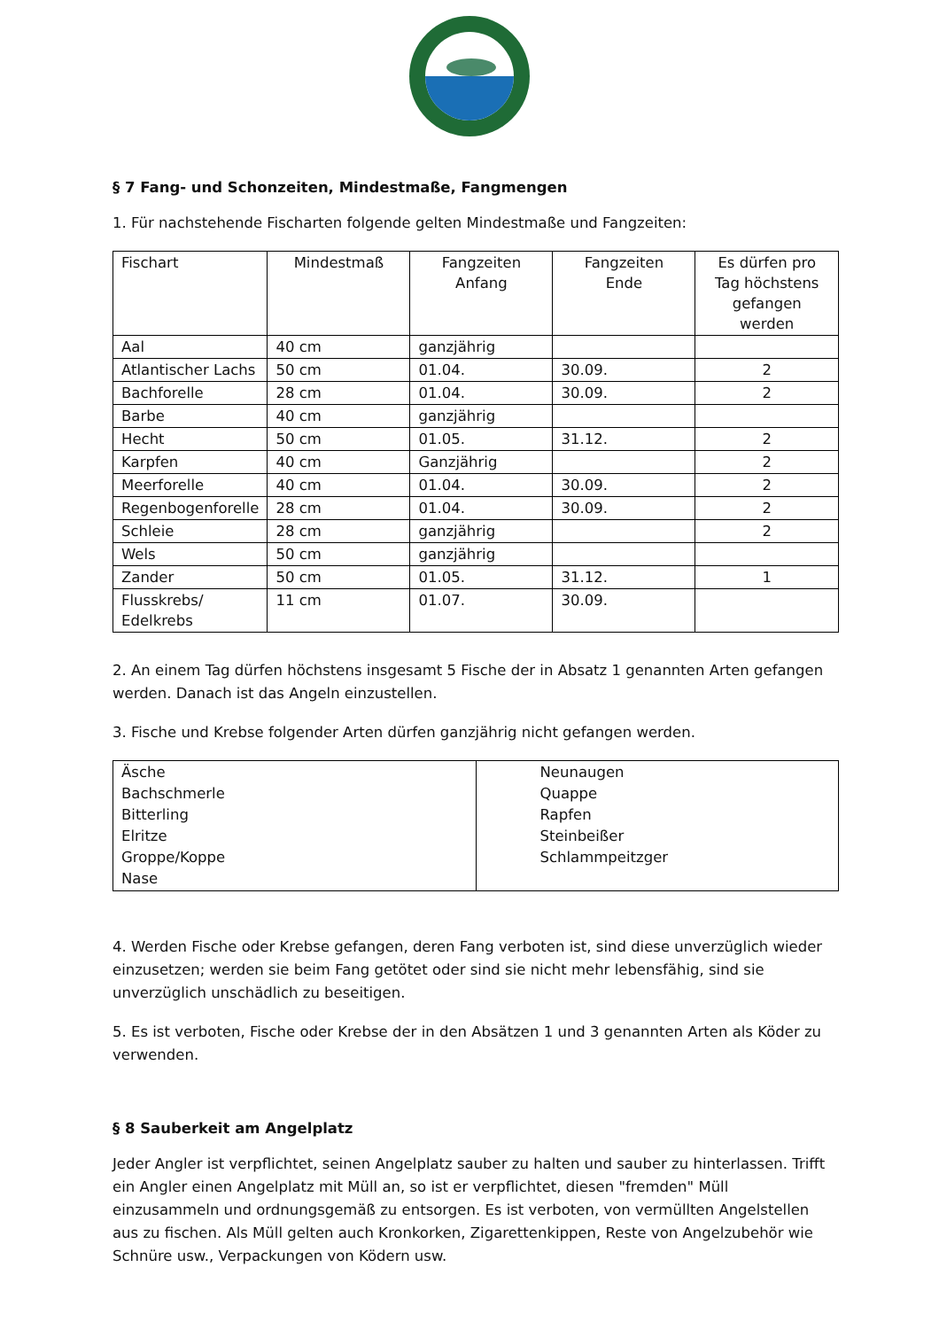§ 7 Fang- und Schonzeiten, Mindestmaße, Fangmengen
1. Für nachstehende Fischarten folgende gelten Mindestmaße und Fangzeiten:
| Fischart | Mindestmaß | Fangzeiten Anfang | Fangzeiten Ende | Es dürfen pro Tag höchstens gefangen werden |
| Aal | 40 cm | ganzjährig | | |
| Atlantischer Lachs | 50 cm | 01.04. | 30.09. | 2 |
| Bachforelle | 28 cm | 01.04. | 30.09. | 2 |
| Barbe | 40 cm | ganzjährig | | |
| Hecht | 50 cm | 01.05. | 31.12. | 2 |
| Karpfen | 40 cm | Ganzjährig | | 2 |
| Meerforelle | 40 cm | 01.04. | 30.09. | 2 |
| Regenbogenforelle | 28 cm | 01.04. | 30.09. | 2 |
| Schleie | 28 cm | ganzjährig | | 2 |
| Wels | 50 cm | ganzjährig | | |
| Zander | 50 cm | 01.05. | 31.12. | 1 |
| Flusskrebs/ Edelkrebs | 11 cm | 01.07. | 30.09. | |
2. An einem Tag dürfen höchstens insgesamt 5 Fische der in Absatz 1 genannten Arten gefangen werden. Danach ist das Angeln einzustellen.
3. Fische und Krebse folgender Arten dürfen ganzjährig nicht gefangen werden.
| Äsche Bachschmerle Bitterling Elritze Groppe/Koppe Nase | Neunaugen Quappe Rapfen Steinbeißer Schlammpeitzger |
4. Werden Fische oder Krebse gefangen, deren Fang verboten ist, sind diese unverzüglich wieder einzusetzen; werden sie beim Fang getötet oder sind sie nicht mehr lebensfähig, sind sie unverzüglich unschädlich zu beseitigen.
5. Es ist verboten, Fische oder Krebse der in den Absätzen 1 und 3 genannten Arten als Köder zu verwenden.
§ 8 Sauberkeit am Angelplatz
Jeder Angler ist verpflichtet, seinen Angelplatz sauber zu halten und sauber zu hinterlassen. Trifft ein Angler einen Angelplatz mit Müll an, so ist er verpflichtet, diesen "fremden" Müll einzusammeln und ordnungsgemäß zu entsorgen. Es ist verboten, von vermüllten Angelstellen aus zu fischen. Als Müll gelten auch Kronkorken, Zigarettenkippen, Reste von Angelzubehör wie Schnüre usw., Verpackungen von Ködern usw.